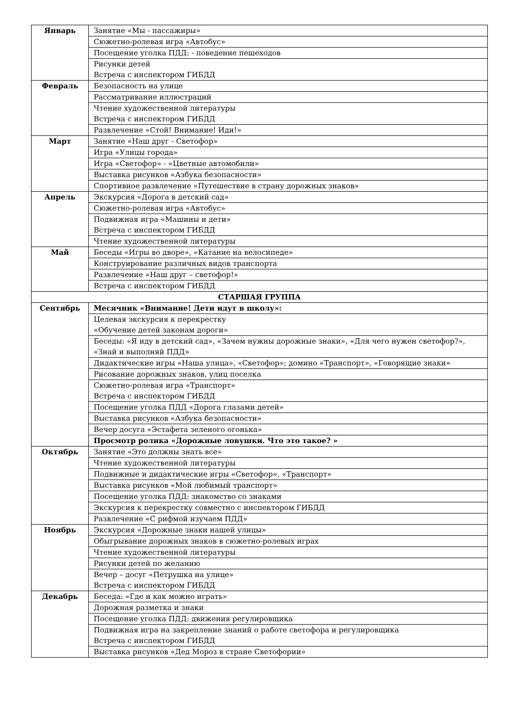| Январь | Занятие «Мы - пассажиры» |
| | Сюжетно-ролевая игра «Автобус» |
| | Посещение уголка ПДД: - поведение пешеходов |
| | Рисунки детей Встреча с инспектором ГИБДД |
| Февраль | Безопасность на улице |
| | Рассматривание иллюстраций |
| | Чтение художественной литературы Встреча с инспектором ГИБДД |
| | Развлечение «Стой! Внимание! Иди!» |
| Март | Занятие «Наш друг - Светофор» |
| | Игра «Улицы города» |
| | Игра «Светофор» - «Цветные автомобили» |
| | Выставка рисунков «Азбука безопасности» |
| | Спортивное развлечение «Путешествие в страну дорожных знаков» |
| Апрель | Экскурсия «Дорога в детский сад» |
| | Сюжетно-ролевая игра «Автобус» |
| | Подвижная игра «Машины и дети» Встреча с инспектором ГИБДД |
| | Чтение художественной литературы |
| Май | Беседы «Игры во дворе», «Катание на велосипеде» |
| | Конструирование различных видов транспорта |
| | Развлечение «Наш друг – светофор!» |
| | Встреча с инспектором ГИБДД |
| СТАРШАЯ ГРУППА | |
| Сентябрь | Месячник «Внимание! Дети идут в школу»: |
| | Целевая экскурсия к перекрестку «Обучение детей законам дороги» |
| | Беседы: «Я иду в детский сад», «Зачем нужны дорожные знаки», «Для чего нужен светофор?», «Знай и выполняй ПДД» |
| | Дидактические игры «Наша улица», «Светофор»; домино «Транспорт», «Говорящие знаки» |
| | Рисование дорожных знаков, улиц поселка |
| | Сюжетно-ролевая игра «Транспорт» Встреча с инспектором ГИБДД |
| | Посещение уголка ПДД «Дорога глазами детей» |
| | Выставка рисунков «Азбука безопасности» |
| | Вечер досуга «Эстафета зеленого огонька» |
| | Просмотр ролика «Дорожные ловушки. Что это такое? » |
| Октябрь | Занятие «Это должны знать все» |
| | Чтение художественной литературы |
| | Подвижные и дидактические игры «Светофор», «Транспорт» |
| | Выставка рисунков «Мой любимый транспорт» |
| | Посещение уголка ПДД: знакомство со знаками |
| | Экскурсия к перекрестку совместно с инспектором ГИБДД |
| | Развлечение «С рифмой изучаем ПДД» |
| Ноябрь | Экскурсия «Дорожные знаки нашей улицы» |
| | Обыгрывание дорожных знаков в сюжетно-ролевых играх |
| | Чтение художественной литературы |
| | Рисунки детей по желанию |
| | Вечер – досуг «Петрушка на улице» Встреча с инспектором ГИБДД |
| Декабрь | Беседа: «Где и как можно играть» |
| | Дорожная разметка и знаки |
| | Посещение уголка ПДД: движения регулировщика |
| | Подвижная игра на закрепление знаний о работе светофора и регулировщика Встреча с инспектором ГИБДД |
| | Выставка рисунков «Дед Мороз в стране Светофории» |